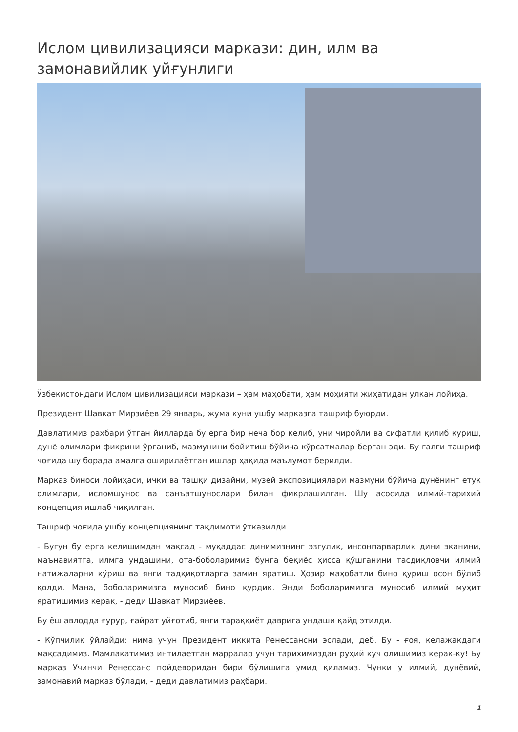Ислом цивилизацияси маркази: дин, илм ва замонавийлик уйғунлиги
Ўзбекистондаги Ислом цивилизацияси маркази – ҳам маҳобати, ҳам моҳияти жиҳатидан улкан лойиҳа.
Президент Шавкат Мирзиёев 29 январь, жума куни ушбу марказга ташриф буюрди.
Давлатимиз раҳбари ўтган йилларда бу ерга бир неча бор келиб, уни чиройли ва сифатли қилиб қуриш, дунё олимлари фикрини ўрганиб, мазмунини бойитиш бўйича кўрсатмалар берган эди. Бу галги ташриф чоғида шу борада амалга оширилаётган ишлар ҳақида маълумот берилди.
Марказ биноси лойиҳаси, ички ва ташқи дизайни, музей экспозициялари мазмуни бўйича дунёнинг етук олимлари, исломшунос ва санъатшунослари билан фикрлашилган. Шу асосида илмий-тарихий концепция ишлаб чиқилган.
Ташриф чоғида ушбу концепциянинг тақдимоти ўтказилди.
- Бугун бу ерга келишимдан мақсад - муқаддас динимизнинг эзгулик, инсонпарварлик дини эканини, маънавиятга, илмга ундашини, ота-боболаримиз бунга беқиёс ҳисса қўшганини тасдиқловчи илмий натижаларни кўриш ва янги тадқиқотларга замин яратиш. Ҳозир маҳобатли бино қуриш осон бўлиб қолди. Мана, боболаримизга муносиб бино қурдик. Энди боболаримизга муносиб илмий муҳит яратишимиз керак, - деди Шавкат Мирзиёев.
Бу ёш авлодда ғурур, ғайрат уйғотиб, янги тараққиёт даврига ундаши қайд этилди.
- Кўпчилик ўйлайди: нима учун Президент иккита Ренессансни эслади, деб. Бу - ғоя, келажакдаги мақсадимиз. Мамлакатимиз интилаётган марралар учун тарихимиздан руҳий куч олишимиз керак-ку! Бу марказ Учинчи Ренессанс пойдеворидан бири бўлишига умид қиламиз. Чунки у илмий, дунёвий, замонавий марказ бўлади, - деди давлатимиз раҳбари.
1